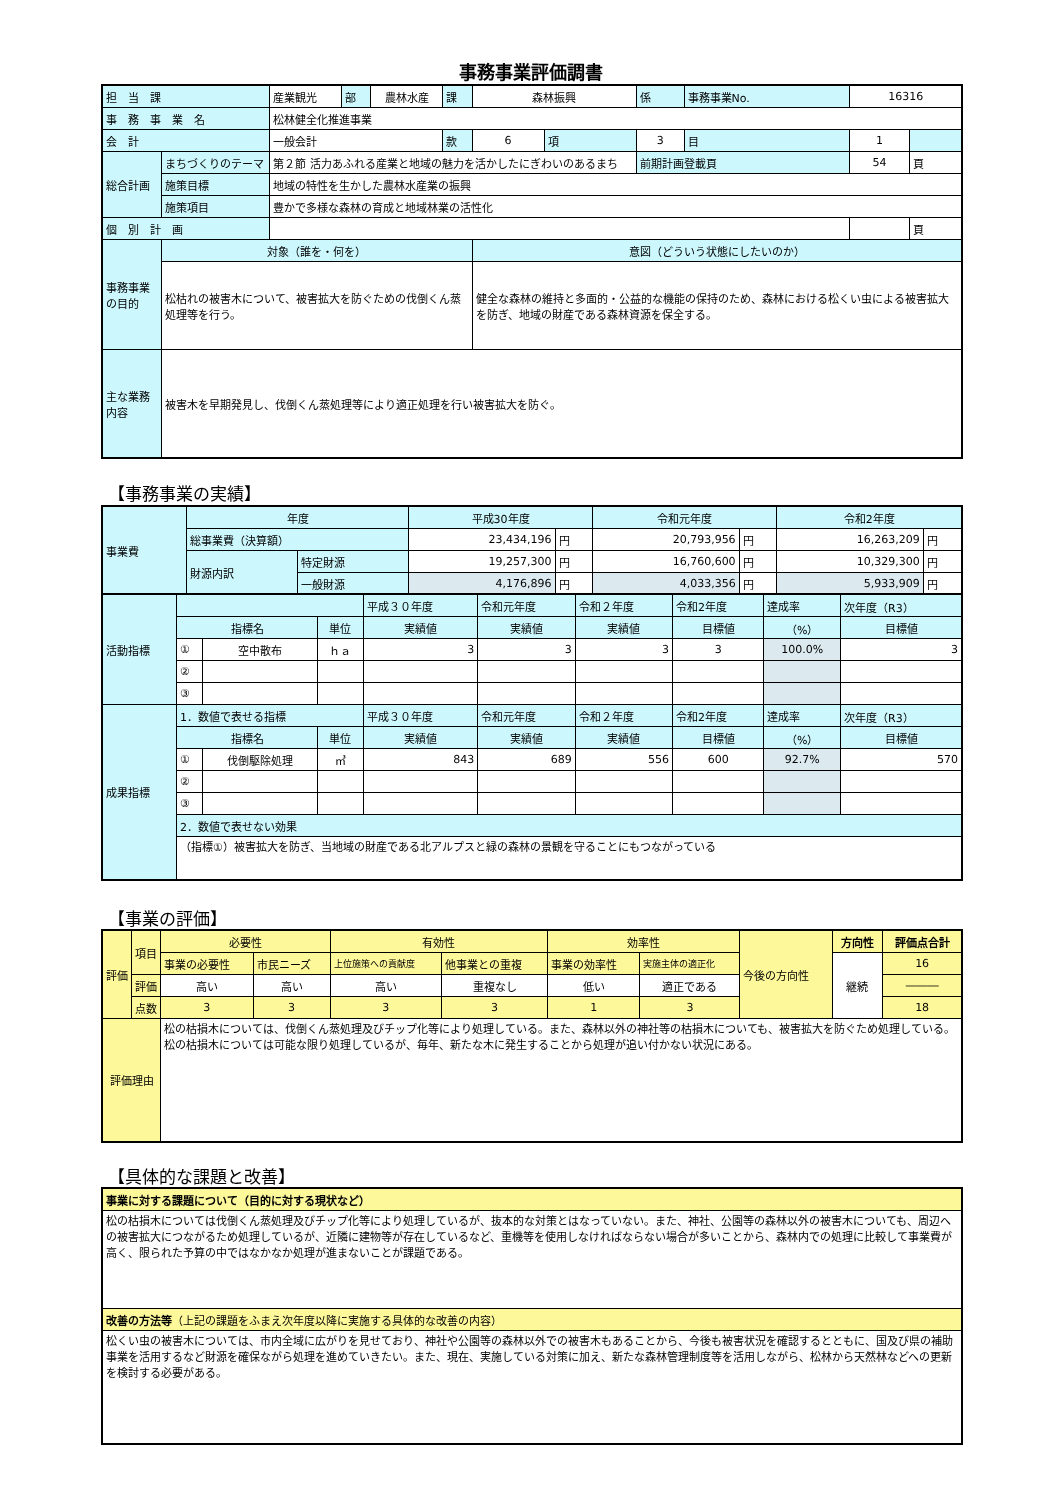事務事業評価調書
| 担 当 課 | | 産業観光 | 部 | 農林水産 | 課 | 森林振興 | | 係 | 事務事業No. | 16316 | |
| 事 務 事 業 名 | | 松林健全化推進事業 | | | | | | | | | |
| 会 計 | | 一般会計 | | | 款 | 6 | 項 | 3 | 目 | 1 | |
| 総合計画 | まちづくりのテーマ | 第２節 活力あふれる産業と地域の魅力を活かしたにぎわいのあるまち | | | | | | 前期計画登載頁 | | 54 | 頁 |
| | 施策目標 | 地域の特性を生かした農林水産業の振興 | | | | | | | | | |
| | 施策項目 | 豊かで多様な森林の育成と地域林業の活性化 | | | | | | | | | |
| 個 別 計 画 | | | | | | | | | | | 頁 |
| 事務事業の目的 | 対象（誰を・何を） | | | | | 意図（どういう状態にしたいのか） | | | | | |
| | 松枯れの被害木について、被害拡大を防ぐための伐倒くん蒸処理等を行う。 | | | | | 健全な森林の維持と多面的・公益的な機能の保持のため、森林における松くい虫による被害拡大を防ぎ、地域の財産である森林資源を保全する。 | | | | | |
| 主な業務内容 | 被害木を早期発見し、伐倒くん蒸処理等により適正処理を行い被害拡大を防ぐ。 | | | | | | | | | | |
【事務事業の実績】
| 事業費 | 年度 | | 平成30年度 | | 令和元年度 | | 令和2年度 | |
| | 総事業費（決算額） | | 23,434,196 | 円 | 20,793,956 | 円 | 16,263,209 | 円 |
| | 財源内訳 | 特定財源 | 19,257,300 | 円 | 16,760,600 | 円 | 10,329,300 | 円 |
| | | 一般財源 | 4,176,896 | 円 | 4,033,356 | 円 | 5,933,909 | 円 |
| 活動指標 | | | | 平成３０年度 | 令和元年度 | 令和２年度 | 令和2年度 | 達成率 | 次年度（R3） |
| | 指標名 | | 単位 | 実績値 | 実績値 | 実績値 | 目標値 | （%） | 目標値 |
| | ① | 空中散布 | ｈａ | 3 | 3 | 3 | 3 | 100.0% | 3 |
| | ② | | | | | | | | |
| | ③ | | | | | | | | |
| 成果指標 | 1．数値で表せる指標 | | | 平成３０年度 | 令和元年度 | 令和２年度 | 令和2年度 | 達成率 | 次年度（R3） |
| | 指標名 | | 単位 | 実績値 | 実績値 | 実績値 | 目標値 | （%） | 目標値 |
| | ① | 伐倒駆除処理 | ㎥ | 843 | 689 | 556 | 600 | 92.7% | 570 |
| | ② | | | | | | | | |
| | ③ | | | | | | | | |
| | 2．数値で表せない効果 | | | | | | | | |
| | （指標①）被害拡大を防ぎ、当地域の財産である北アルプスと緑の森林の景観を守ることにもつながっている | | | | | | | | |
【事業の評価】
| 評価 | 項目 | 必要性 | | 有効性 | | 効率性 | | 今後の方向性 | 方向性 | 評価点合計 |
| | | 事業の必要性 | 市民ニーズ | 上位施策への貢献度 | 他事業との重複 | 事業の効率性 | 実施主体の適正化 | | 継続 | 16 |
| | 評価 | 高い | 高い | 高い | 重複なし | 低い | 適正である | | | ――― |
| | 点数 | 3 | 3 | 3 | 3 | 1 | 3 | | | 18 |
| 評価理由 | | 松の枯損木については、伐倒くん蒸処理及びチップ化等により処理している。また、森林以外の神社等の枯損木についても、被害拡大を防ぐため処理している。 松の枯損木については可能な限り処理しているが、毎年、新たな木に発生することから処理が追い付かない状況にある。 | | | | | | | | |
【具体的な課題と改善】
| 事業に対する課題について（目的に対する現状など） |
| 松の枯損木については伐倒くん蒸処理及びチップ化等により処理しているが、抜本的な対策とはなっていない。また、神社、公園等の森林以外の被害木についても、周辺への被害拡大につながるため処理しているが、近隣に建物等が存在しているなど、重機等を使用しなければならない場合が多いことから、森林内での処理に比較して事業費が高く、限られた予算の中ではなかなか処理が進まないことが課題である。 |
| 改善の方法等 （上記の課題をふまえ次年度以降に実施する具体的な改善の内容） |
| 松くい虫の被害木については、市内全域に広がりを見せており、神社や公園等の森林以外での被害木もあることから、今後も被害状況を確認するとともに、国及び県の補助事業を活用するなど財源を確保ながら処理を進めていきたい。また、現在、実施している対策に加え、新たな森林管理制度等を活用しながら、松林から天然林などへの更新を検討する必要がある。 |